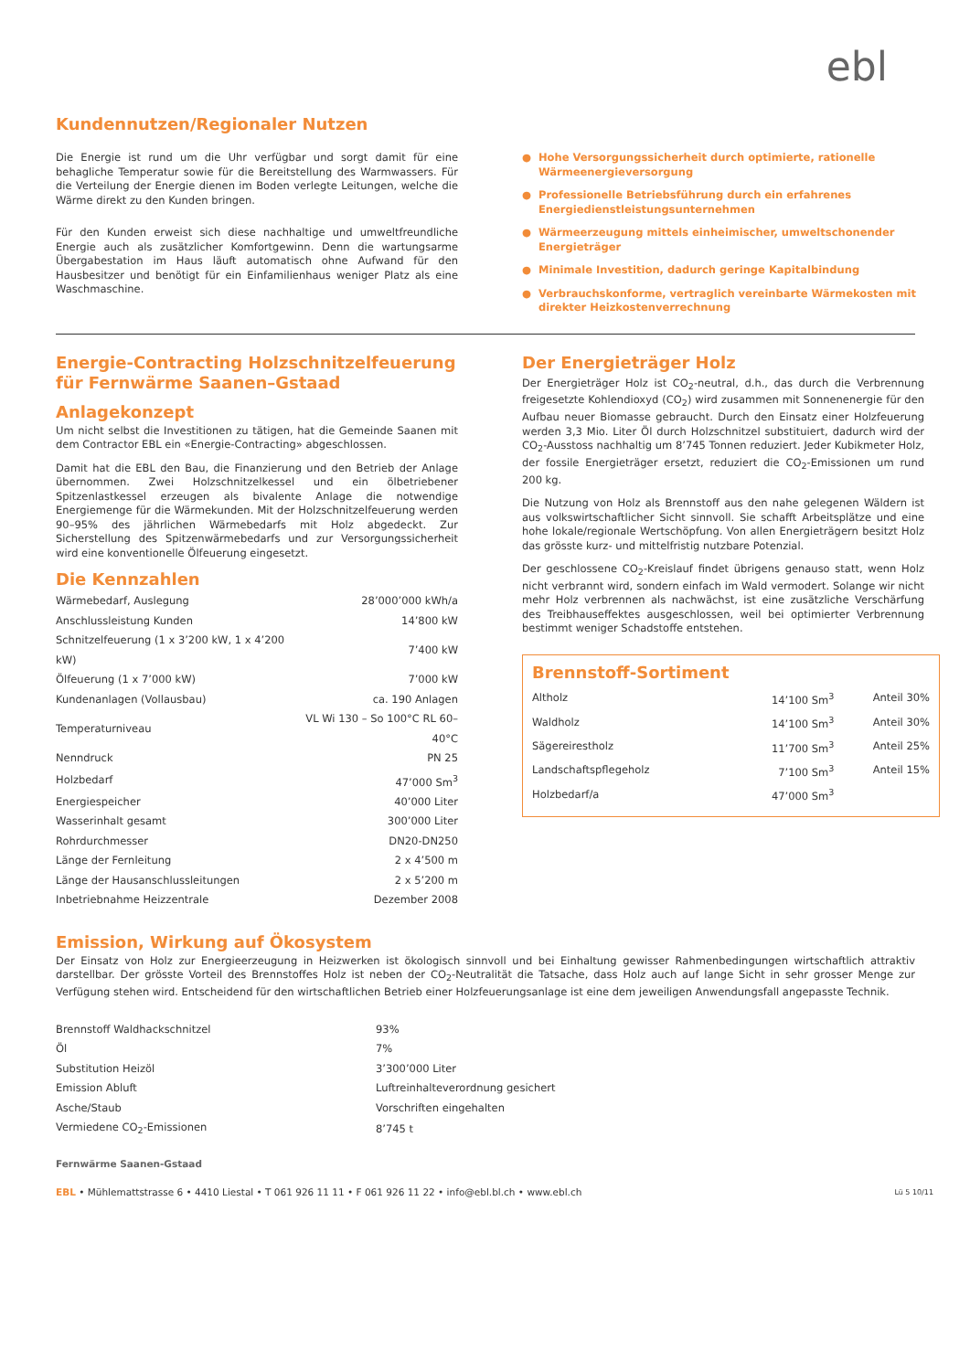ebl
Kundennutzen/Regionaler Nutzen
Die Energie ist rund um die Uhr verfügbar und sorgt damit für eine behagliche Temperatur sowie für die Bereitstellung des Warmwassers. Für die Verteilung der Energie dienen im Boden verlegte Leitungen, welche die Wärme direkt zu den Kunden bringen.
Für den Kunden erweist sich diese nachhaltige und umweltfreundliche Energie auch als zusätzlicher Komfortgewinn. Denn die wartungsarme Übergabestation im Haus läuft automatisch ohne Aufwand für den Hausbesitzer und benötigt für ein Einfamilienhaus weniger Platz als eine Waschmaschine.
● Hohe Versorgungssicherheit durch optimierte, rationelle Wärmeenergieversorgung
● Professionelle Betriebsführung durch ein erfahrenes Energiedienstleistungsunternehmen
● Wärmeerzeugung mittels einheimischer, umweltschonender Energieträger
● Minimale Investition, dadurch geringe Kapitalbindung
● Verbrauchskonforme, vertraglich vereinbarte Wärmekosten mit direkter Heizkostenverrechnung
Energie-Contracting Holzschnitzelfeuerung
für Fernwärme Saanen–Gstaad
Anlagekonzept
Um nicht selbst die Investitionen zu tätigen, hat die Gemeinde Saanen mit dem Contractor EBL ein «Energie-Contracting» abgeschlossen.
Damit hat die EBL den Bau, die Finanzierung und den Betrieb der Anlage übernommen. Zwei Holzschnitzelkessel und ein ölbetriebener Spitzenlastkessel erzeugen als bivalente Anlage die notwendige Energiemenge für die Wärmekunden. Mit der Holzschnitzelfeuerung werden 90–95% des jährlichen Wärmebedarfs mit Holz abgedeckt. Zur Sicherstellung des Spitzenwärmebedarfs und zur Versorgungssicherheit wird eine konventionelle Ölfeuerung eingesetzt.
Die Kennzahlen
| Wärmebedarf, Auslegung | 28’000’000 kWh/a |
| Anschlussleistung Kunden | 14’800 kW |
| Schnitzelfeuerung (1 x 3’200 kW, 1 x 4’200 kW) | 7’400 kW |
| Ölfeuerung (1 x 7’000 kW) | 7’000 kW |
| Kundenanlagen (Vollausbau) | ca. 190 Anlagen |
| Temperaturniveau | VL Wi 130 – So 100°C RL 60–40°C |
| Nenndruck | PN 25 |
| Holzbedarf | 47’000 Sm<sup>3</sup> |
| Energiespeicher | 40’000 Liter |
| Wasserinhalt gesamt | 300’000 Liter |
| Rohrdurchmesser | DN20-DN250 |
| Länge der Fernleitung | 2 x 4’500 m |
| Länge der Hausanschlussleitungen | 2 x 5’200 m |
| Inbetriebnahme Heizzentrale | Dezember 2008 |
Der Energieträger Holz
Der Energieträger Holz ist CO<sub>2</sub>-neutral, d.h., das durch die Verbrennung freigesetzte Kohlendioxyd (CO<sub>2</sub>) wird zusammen mit Sonnenenergie für den Aufbau neuer Biomasse gebraucht. Durch den Einsatz einer Holzfeuerung werden 3,3 Mio. Liter Öl durch Holzschnitzel substituiert, dadurch wird der CO<sub>2</sub>-Ausstoss nachhaltig um 8’745 Tonnen reduziert. Jeder Kubikmeter Holz, der fossile Energieträger ersetzt, reduziert die CO<sub>2</sub>-Emissionen um rund 200 kg.
Die Nutzung von Holz als Brennstoff aus den nahe gelegenen Wäldern ist aus volkswirtschaftlicher Sicht sinnvoll. Sie schafft Arbeitsplätze und eine hohe lokale/regionale Wertschöpfung. Von allen Energieträgern besitzt Holz das grösste kurz- und mittelfristig nutzbare Potenzial.
Der geschlossene CO<sub>2</sub>-Kreislauf findet übrigens genauso statt, wenn Holz nicht verbrannt wird, sondern einfach im Wald vermodert. Solange wir nicht mehr Holz verbrennen als nachwächst, ist eine zusätzliche Verschärfung des Treibhauseffektes ausgeschlossen, weil bei optimierter Verbrennung bestimmt weniger Schadstoffe entstehen.
Brennstoff-Sortiment
| Altholz | 14’100 Sm<sup>3</sup> | Anteil 30% |
| Waldholz | 14’100 Sm<sup>3</sup> | Anteil 30% |
| Sägereirestholz | 11’700 Sm<sup>3</sup> | Anteil 25% |
| Landschaftspflegeholz | 7’100 Sm<sup>3</sup> | Anteil 15% |
| Holzbedarf/a | 47’000 Sm<sup>3</sup> | |
Emission, Wirkung auf Ökosystem
Der Einsatz von Holz zur Energieerzeugung in Heizwerken ist ökologisch sinnvoll und bei Einhaltung gewisser Rahmenbedingungen wirtschaftlich attraktiv darstellbar. Der grösste Vorteil des Brennstoffes Holz ist neben der CO<sub>2</sub>-Neutralität die Tatsache, dass Holz auch auf lange Sicht in sehr grosser Menge zur Verfügung stehen wird. Entscheidend für den wirtschaftlichen Betrieb einer Holzfeuerungsanlage ist eine dem jeweiligen Anwendungsfall angepasste Technik.
| Brennstoff Waldhackschnitzel | 93% |
| Öl | 7% |
| Substitution Heizöl | 3’300’000 Liter |
| Emission Abluft | Luftreinhalteverordnung gesichert |
| Asche/Staub | Vorschriften eingehalten |
| Vermiedene CO<sub>2</sub>-Emissionen | 8’745 t |
Fernwärme Saanen-Gstaad
EBL • Mühlematt­strasse 6 • 4410 Liestal • T 061 926 11 11 • F 061 926 11 22 • info@ebl.bl.ch • www.ebl.ch Lü 5 10/11